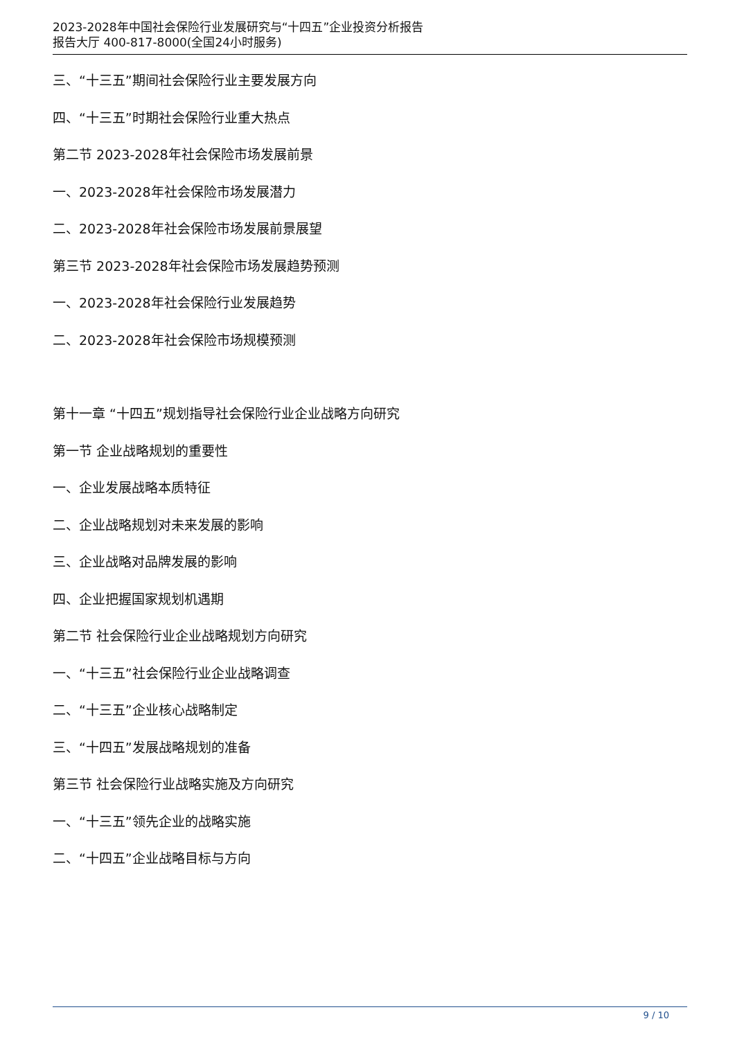2023-2028年中国社会保险行业发展研究与“十四五”企业投资分析报告
报告大厅 400-817-8000(全国24小时服务)
三、“十三五”期间社会保险行业主要发展方向
四、“十三五”时期社会保险行业重大热点
第二节 2023-2028年社会保险市场发展前景
一、2023-2028年社会保险市场发展潜力
二、2023-2028年社会保险市场发展前景展望
第三节 2023-2028年社会保险市场发展趋势预测
一、2023-2028年社会保险行业发展趋势
二、2023-2028年社会保险市场规模预测
第十一章 “十四五”规划指导社会保险行业企业战略方向研究
第一节 企业战略规划的重要性
一、企业发展战略本质特征
二、企业战略规划对未来发展的影响
三、企业战略对品牌发展的影响
四、企业把握国家规划机遇期
第二节 社会保险行业企业战略规划方向研究
一、“十三五”社会保险行业企业战略调查
二、“十三五”企业核心战略制定
三、“十四五”发展战略规划的准备
第三节 社会保险行业战略实施及方向研究
一、“十三五”领先企业的战略实施
二、“十四五”企业战略目标与方向
9 / 10